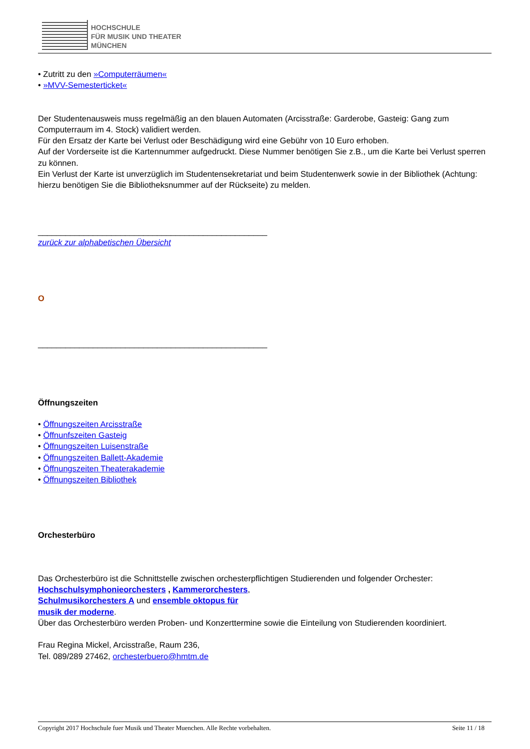HOCHSCHULE
FÜR MUSIK UND THEATER
MÜNCHEN
• Zutritt zu den »Computerräumen«
• »MVV-Semesterticket«
Der Studentenausweis muss regelmäßig an den blauen Automaten (Arcisstraße: Garderobe, Gasteig: Gang zum Computerraum im 4. Stock) validiert werden.
Für den Ersatz der Karte bei Verlust oder Beschädigung wird eine Gebühr von 10 Euro erhoben.
Auf der Vorderseite ist die Kartennummer aufgedruckt. Diese Nummer benötigen Sie z.B., um die Karte bei Verlust sperren zu können.
Ein Verlust der Karte ist unverzüglich im Studentensekretariat und beim Studentenwerk sowie in der Bibliothek (Achtung: hierzu benötigen Sie die Bibliotheksnummer auf der Rückseite) zu melden.
__________________________________________________
zurück zur alphabetischen Übersicht
O
__________________________________________________
Öffnungszeiten
• Öffnungszeiten Arcisstraße
• Öffnunfszeiten Gasteig
• Öffnungszeiten Luisenstraße
• Öffnungszeiten Ballett-Akademie
• Öffnungszeiten Theaterakademie
• Öffnungszeiten Bibliothek
Orchesterbüro
Das Orchesterbüro ist die Schnittstelle zwischen orchesterpflichtigen Studierenden und folgender Orchester:
Hochschulsymphonieorchesters , Kammerorchesters,
Schulmusikorchesters A und ensemble oktopus für
musik der moderne.
Über das Orchesterbüro werden Proben- und Konzerttermine sowie die Einteilung von Studierenden koordiniert.
Frau Regina Mickel, Arcisstraße, Raum 236,
Tel. 089/289 27462, orchesterbuero@hmtm.de
Copyright 2017 Hochschule fuer Musik und Theater Muenchen. Alle Rechte vorbehalten. Seite 11 / 18